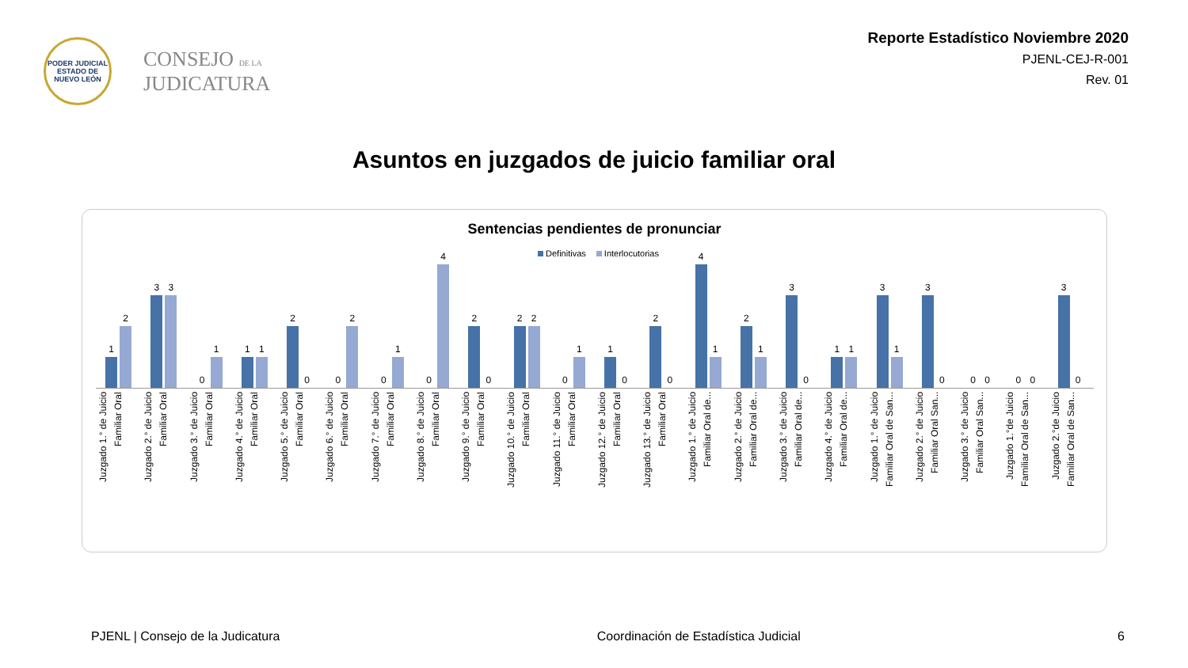PODER JUDICIAL
ESTADO DE NUEVO LEÓN
CONSEJO DE LA
JUDICATURA
Reporte Estadístico Noviembre 2020
PJENL-CEJ-R-001
Rev. 01
Asuntos en juzgados de juicio familiar oral
Sentencias pendientes de pronunciar
Definitivas Interlocutorias
1
2
3
3
0
1
1
1
2
0
0
2
0
1
0
4
2
0
2
2
0
1
1
0
2
0
4
1
2
1
3
0
1
1
3
1
3
0
0
0
0
0
3
0
Juzgado 1.° de Juicio Familiar Oral
Juzgado 2.° de Juicio Familiar Oral
Juzgado 3.° de Juicio Familiar Oral
Juzgado 4.° de Juicio Familiar Oral
Juzgado 5.° de Juicio Familiar Oral
Juzgado 6.° de Juicio Familiar Oral
Juzgado 7.° de Juicio Familiar Oral
Juzgado 8.° de Juicio Familiar Oral
Juzgado 9.° de Juicio Familiar Oral
Juzgado 10.° de Juicio Familiar Oral
Juzgado 11.° de Juicio Familiar Oral
Juzgado 12.° de Juicio Familiar Oral
Juzgado 13.° de Juicio Familiar Oral
Juzgado 1.° de Juicio Familiar Oral de...
Juzgado 2.° de Juicio Familiar Oral de...
Juzgado 3.° de Juicio Familiar Oral de...
Juzgado 4.° de Juicio Familiar Oral de...
Juzgado 1.° de Juicio Familiar Oral de San...
Juzgado 2.° de Juicio Familiar Oral San...
Juzgado 3.° de Juicio Familiar Oral San...
Juzgado 1.°de Juicio Familiar Oral de San...
Juzgado 2.°de Juicio Familiar Oral de San...
PJENL | Consejo de la Judicatura Coordinación de Estadística Judicial 6